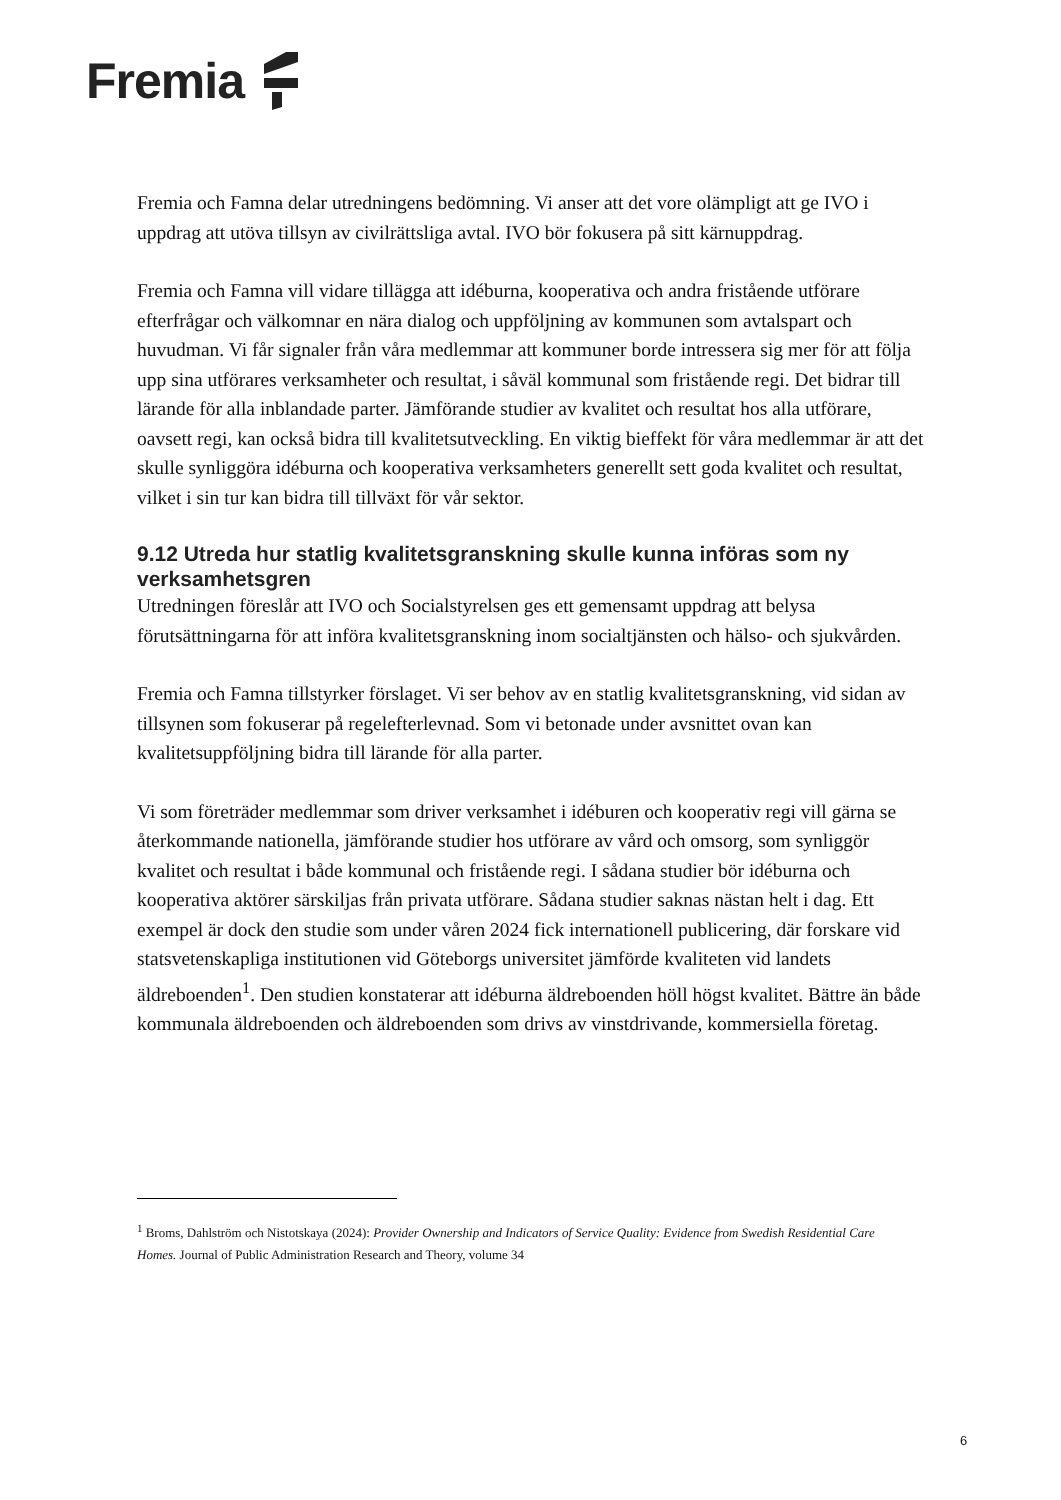Fremia
Fremia och Famna delar utredningens bedömning. Vi anser att det vore olämpligt att ge IVO i uppdrag att utöva tillsyn av civilrättsliga avtal. IVO bör fokusera på sitt kärnuppdrag.
Fremia och Famna vill vidare tillägga att idéburna, kooperativa och andra fristående utförare efterfrågar och välkomnar en nära dialog och uppföljning av kommunen som avtalspart och huvudman. Vi får signaler från våra medlemmar att kommuner borde intressera sig mer för att följa upp sina utförares verksamheter och resultat, i såväl kommunal som fristående regi. Det bidrar till lärande för alla inblandade parter. Jämförande studier av kvalitet och resultat hos alla utförare, oavsett regi, kan också bidra till kvalitetsutveckling. En viktig bieffekt för våra medlemmar är att det skulle synliggöra idéburna och kooperativa verksamheters generellt sett goda kvalitet och resultat, vilket i sin tur kan bidra till tillväxt för vår sektor.
9.12 Utreda hur statlig kvalitetsgranskning skulle kunna införas som ny verksamhetsgren
Utredningen föreslår att IVO och Socialstyrelsen ges ett gemensamt uppdrag att belysa förutsättningarna för att införa kvalitetsgranskning inom socialtjänsten och hälso- och sjukvården.
Fremia och Famna tillstyrker förslaget. Vi ser behov av en statlig kvalitetsgranskning, vid sidan av tillsynen som fokuserar på regelefterlevnad. Som vi betonade under avsnittet ovan kan kvalitetsuppföljning bidra till lärande för alla parter.
Vi som företräder medlemmar som driver verksamhet i idéburen och kooperativ regi vill gärna se återkommande nationella, jämförande studier hos utförare av vård och omsorg, som synliggör kvalitet och resultat i både kommunal och fristående regi. I sådana studier bör idéburna och kooperativa aktörer särskiljas från privata utförare. Sådana studier saknas nästan helt i dag. Ett exempel är dock den studie som under våren 2024 fick internationell publicering, där forskare vid statsvetenskapliga institutionen vid Göteborgs universitet jämförde kvaliteten vid landets äldreboenden<sup>1</sup>. Den studien konstaterar att idéburna äldreboenden höll högst kvalitet. Bättre än både kommunala äldreboenden och äldreboenden som drivs av vinstdrivande, kommersiella företag.
<sup>1</sup> Broms, Dahlström och Nistotskaya (2024): Provider Ownership and Indicators of Service Quality: Evidence from Swedish Residential Care Homes. Journal of Public Administration Research and Theory, volume 34
6